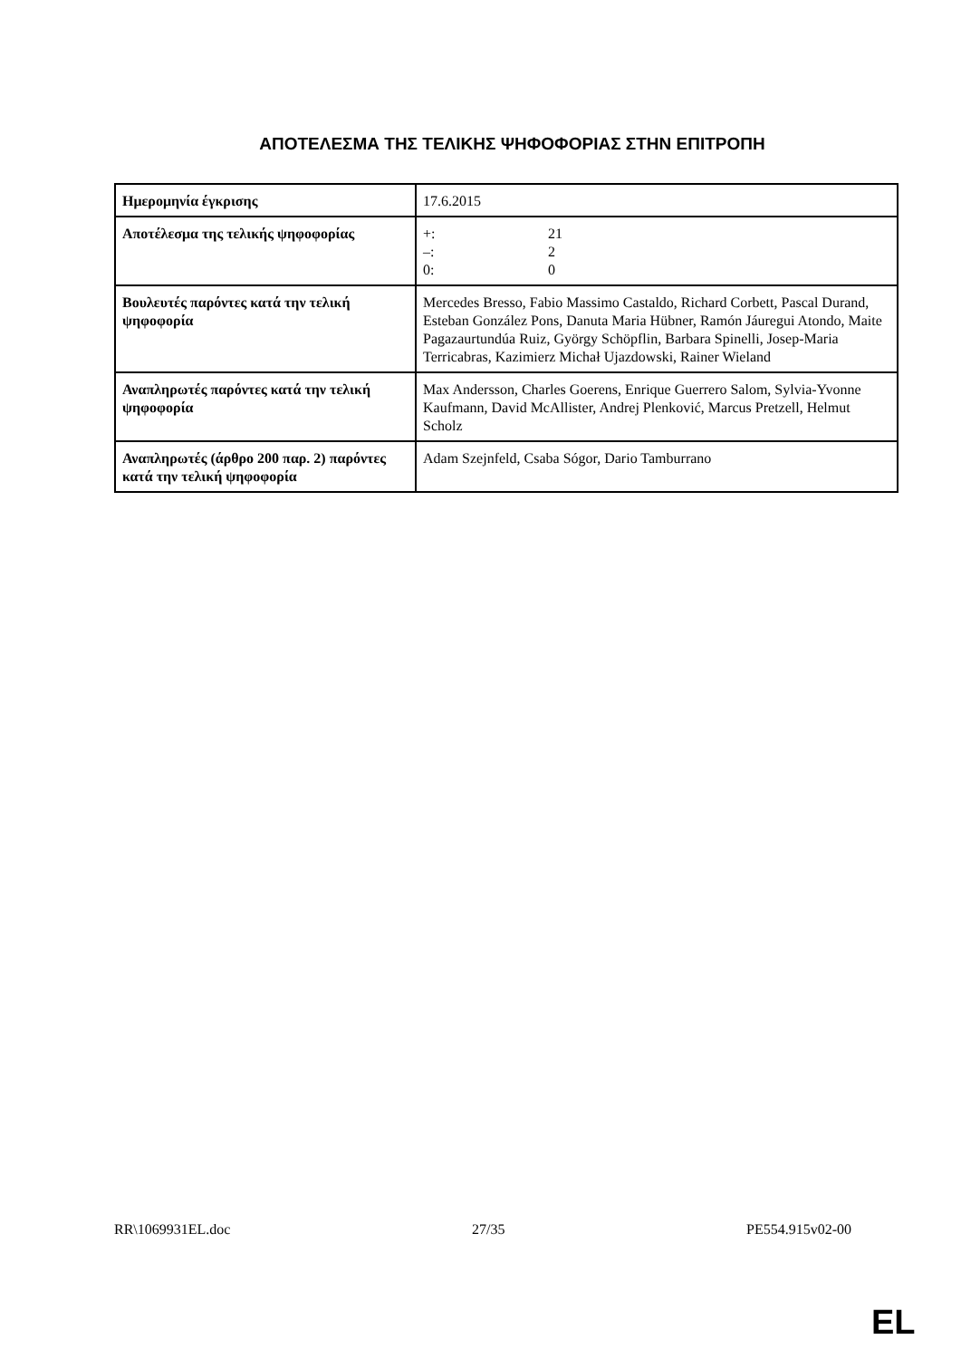ΑΠΟΤΕΛΕΣΜΑ ΤΗΣ ΤΕΛΙΚΗΣ ΨΗΦΟΦΟΡΙΑΣ ΣΤΗΝ ΕΠΙΤΡΟΠΗ
| Ημερομηνία έγκρισης | 17.6.2015 |
| Αποτέλεσμα της τελικής ψηφοφορίας | +: 21 –: 2 0: 0 |
| Βουλευτές παρόντες κατά την τελική ψηφοφορία | Mercedes Bresso, Fabio Massimo Castaldo, Richard Corbett, Pascal Durand, Esteban González Pons, Danuta Maria Hübner, Ramón Jáuregui Atondo, Maite Pagazaurtundúa Ruiz, György Schöpflin, Barbara Spinelli, Josep-Maria Terricabras, Kazimierz Michał Ujazdowski, Rainer Wieland |
| Αναπληρωτές παρόντες κατά την τελική ψηφοφορία | Max Andersson, Charles Goerens, Enrique Guerrero Salom, Sylvia-Yvonne Kaufmann, David McAllister, Andrej Plenković, Marcus Pretzell, Helmut Scholz |
| Αναπληρωτές (άρθρο 200 παρ. 2) παρόντες κατά την τελική ψηφοφορία | Adam Szejnfeld, Csaba Sógor, Dario Tamburrano |
RR\1069931EL.doc 27/35 PE554.915v02-00
EL